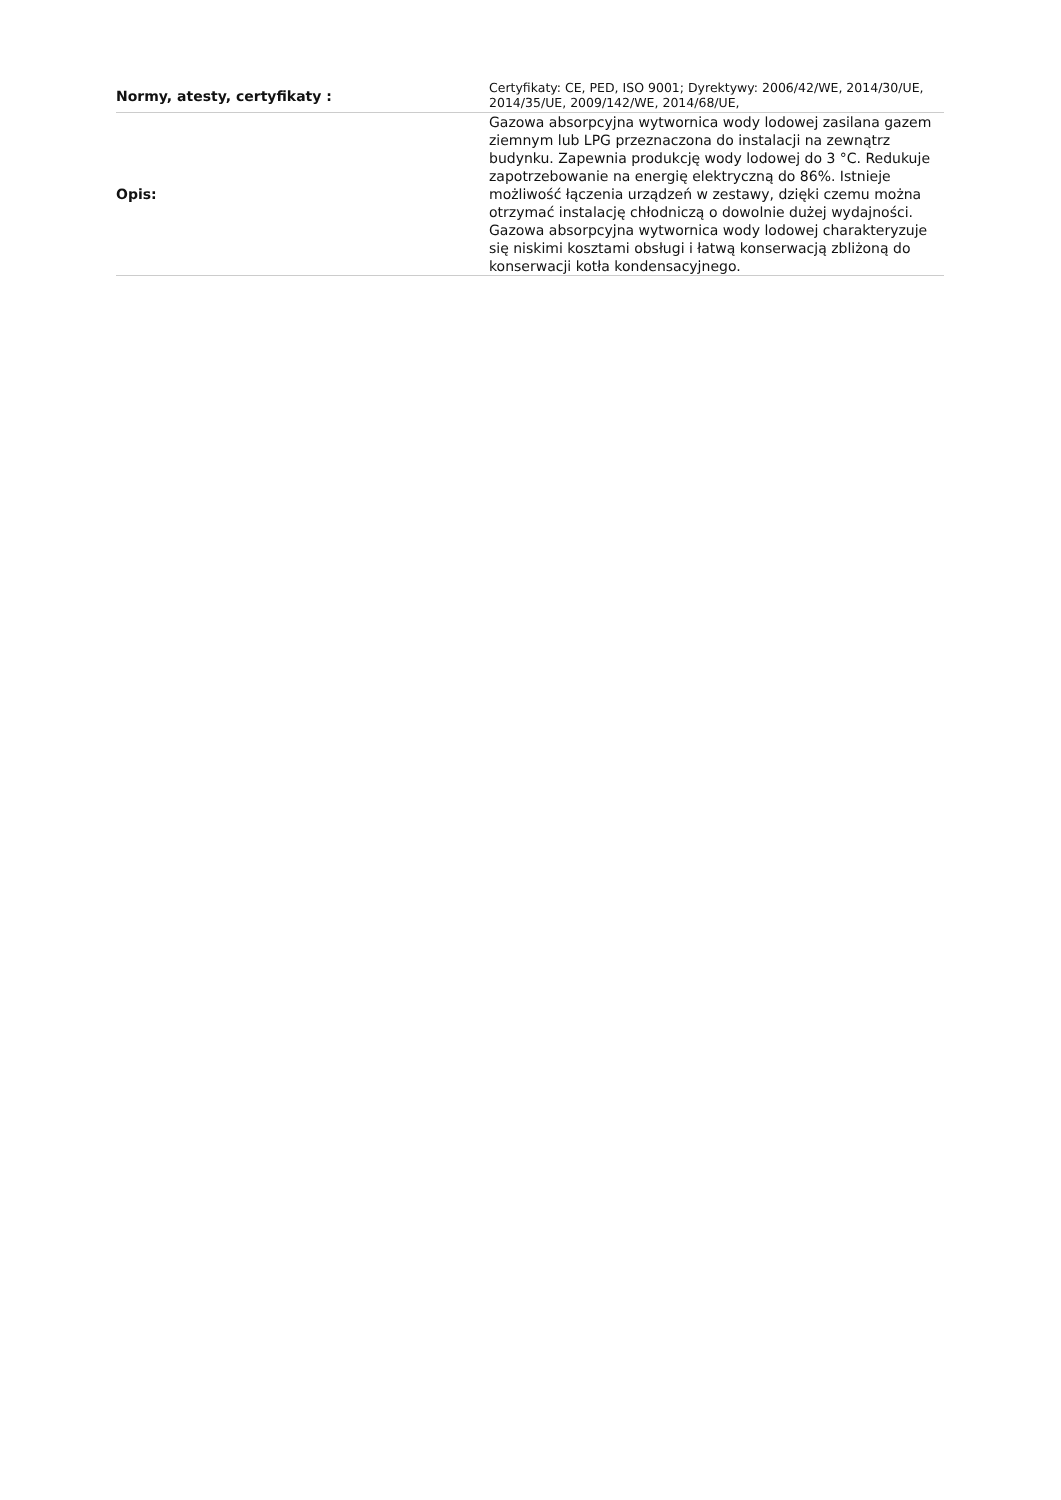| Normy, atesty, certyfikaty : | Certyfikaty: CE, PED, ISO 9001; Dyrektywy: 2006/42/WE, 2014/30/UE, 2014/35/UE, 2009/142/WE, 2014/68/UE, |
| Opis: | Gazowa absorpcyjna wytwornica wody lodowej zasilana gazem ziemnym lub LPG przeznaczona do instalacji na zewnątrz budynku. Zapewnia produkcję wody lodowej do 3 °C. Redukuje zapotrzebowanie na energię elektryczną do 86%. Istnieje możliwość łączenia urządzeń w zestawy, dzięki czemu można otrzymać instalację chłodniczą o dowolnie dużej wydajności. Gazowa absorpcyjna wytwornica wody lodowej charakteryzuje się niskimi kosztami obsługi i łatwą konserwacją zbliżoną do konserwacji kotła kondensacyjnego. |